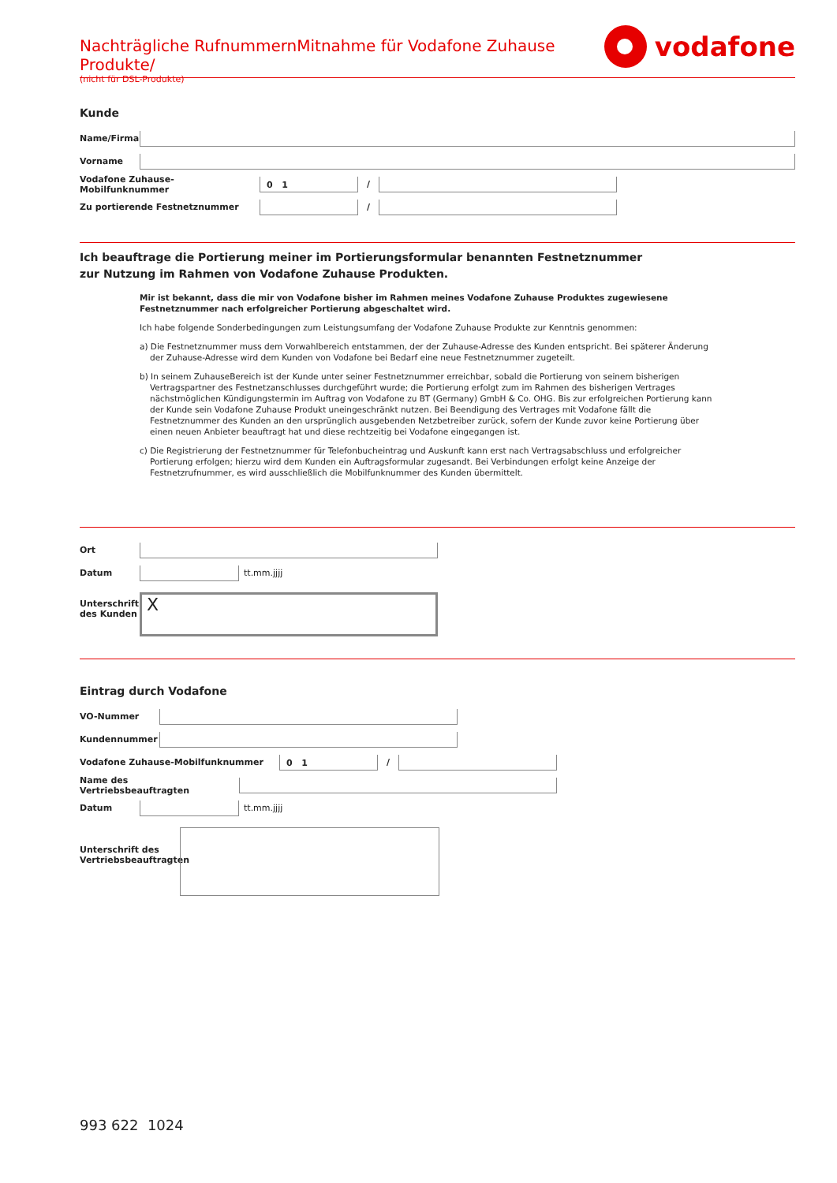Nachträgliche RufnummernMitnahme für Vodafone Zuhause Produkte/
(nicht für DSL-Produkte)
vodafone
Kunde
Name/Firma
Vorname
Vodafone Zuhause-Mobilfunknummer
0 1
/
Zu portierende Festnetznummer /
Ich beauftrage die Portierung meiner im Portierungsformular benannten Festnetznummer
zur Nutzung im Rahmen von Vodafone Zuhause Produkten.
Mir ist bekannt, dass die mir von Vodafone bisher im Rahmen meines Vodafone Zuhause Produktes zugewiesene Festnetznummer nach erfolgreicher Portierung abgeschaltet wird.
Ich habe folgende Sonderbedingungen zum Leistungsumfang der Vodafone Zuhause Produkte zur Kenntnis genommen:
a) Die Festnetznummer muss dem Vorwahlbereich entstammen, der der Zuhause-Adresse des Kunden entspricht. Bei späterer Änderung der Zuhause-Adresse wird dem Kunden von Vodafone bei Bedarf eine neue Festnetznummer zugeteilt.
b) In seinem ZuhauseBereich ist der Kunde unter seiner Festnetznummer erreichbar, sobald die Portierung von seinem bisherigen Vertragspartner des Festnetzanschlusses durchgeführt wurde; die Portierung erfolgt zum im Rahmen des bisherigen Vertrages nächstmöglichen Kündigungstermin im Auftrag von Vodafone zu BT (Germany) GmbH & Co. OHG. Bis zur erfolgreichen Portierung kann der Kunde sein Vodafone Zuhause Produkt uneingeschränkt nutzen. Bei Beendigung des Vertrages mit Vodafone fällt die Festnetznummer des Kunden an den ursprünglich ausgebenden Netzbetreiber zurück, sofern der Kunde zuvor keine Portierung über einen neuen Anbieter beauftragt hat und diese rechtzeitig bei Vodafone eingegangen ist.
c) Die Registrierung der Festnetznummer für Telefonbucheintrag und Auskunft kann erst nach Vertragsabschluss und erfolgreicher Portierung erfolgen; hierzu wird dem Kunden ein Auftragsformular zugesandt. Bei Verbindungen erfolgt keine Anzeige der Festnetzrufnummer, es wird ausschließlich die Mobilfunknummer des Kunden übermittelt.
Ort
Datum tt.mm.jjjj
Unterschrift des Kunden
X
Eintrag durch Vodafone
VO-Nummer
Kundennummer
Vodafone Zuhause-Mobilfunknummer
0 1
/
Name des Vertriebsbeauftragten
Datum tt.mm.jjjj
Unterschrift des Vertriebsbeauftragten
993 622 1024